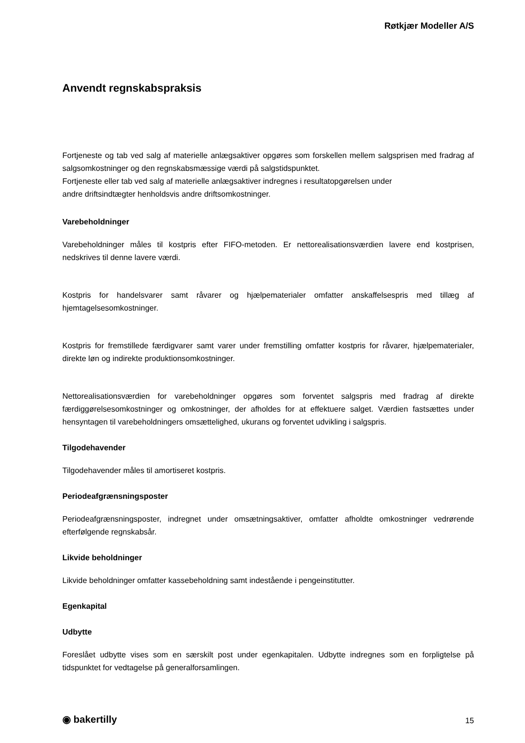Røtkjær Modeller A/S
Anvendt regnskabspraksis
Fortjeneste og tab ved salg af materielle anlægsaktiver opgøres som forskellen mellem salgsprisen med fradrag af salgsomkostninger og den regnskabsmæssige værdi på salgstidspunktet.
Fortjeneste eller tab ved salg af materielle anlægsaktiver indregnes i resultatopgørelsen under
andre driftsindtægter henholdsvis andre driftsomkostninger.
Varebeholdninger
Varebeholdninger måles til kostpris efter FIFO-metoden. Er nettorealisationsværdien lavere end kostprisen, nedskrives til denne lavere værdi.
Kostpris for handelsvarer samt råvarer og hjælpematerialer omfatter anskaffelsespris med tillæg af hjemtagelsesomkostninger.
Kostpris for fremstillede færdigvarer samt varer under fremstilling omfatter kostpris for råvarer, hjælpematerialer, direkte løn og indirekte produktionsomkostninger.
Nettorealisationsværdien for varebeholdninger opgøres som forventet salgspris med fradrag af direkte færdiggørelsesomkostninger og omkostninger, der afholdes for at effektuere salget. Værdien fastsættes under hensyntagen til varebeholdningers omsættelighed, ukurans og forventet udvikling i salgspris.
Tilgodehavender
Tilgodehavender måles til amortiseret kostpris.
Periodeafgrænsningsposter
Periodeafgrænsningsposter, indregnet under omsætningsaktiver, omfatter afholdte omkostninger vedrørende efterfølgende regnskabsår.
Likvide beholdninger
Likvide beholdninger omfatter kassebeholdning samt indestående i pengeinstitutter.
Egenkapital
Udbytte
Foreslået udbytte vises som en særskilt post under egenkapitalen. Udbytte indregnes som en forpligtelse på tidspunktet for vedtagelse på generalforsamlingen.
◉ bakertilly 15